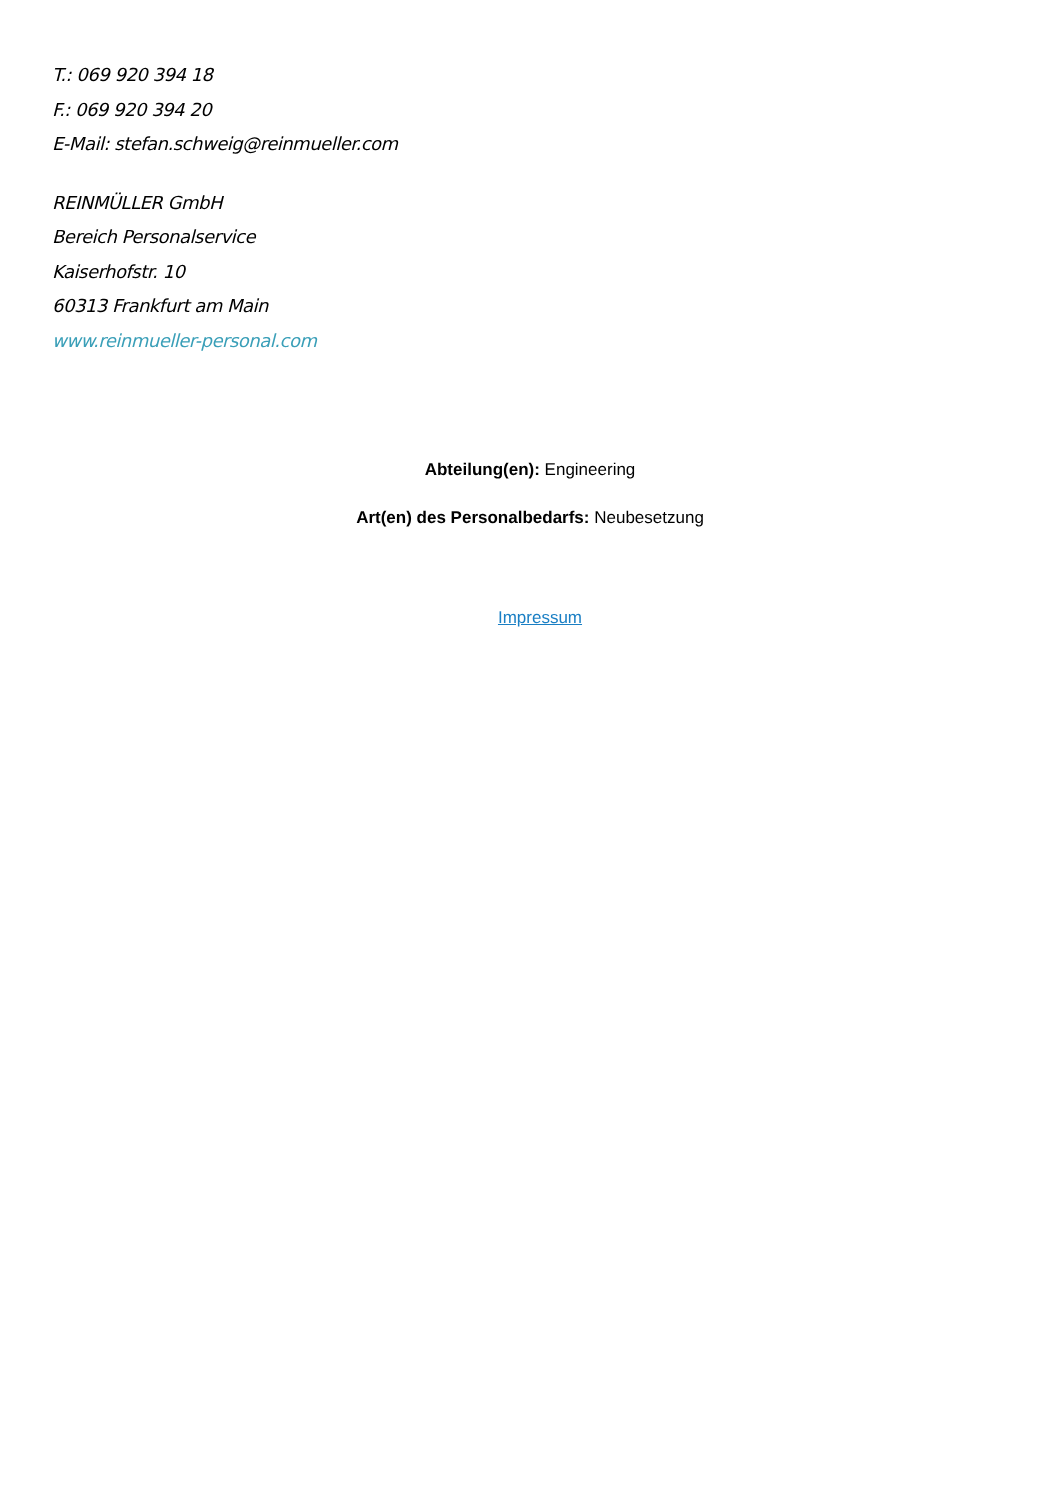T.: 069 920 394 18
F.: 069 920 394 20
E-Mail: stefan.schweig@reinmueller.com
REINMÜLLER GmbH
Bereich Personalservice
Kaiserhofstr. 10
60313 Frankfurt am Main
www.reinmueller-personal.com
Abteilung(en): Engineering
Art(en) des Personalbedarfs: Neubesetzung
Impressum